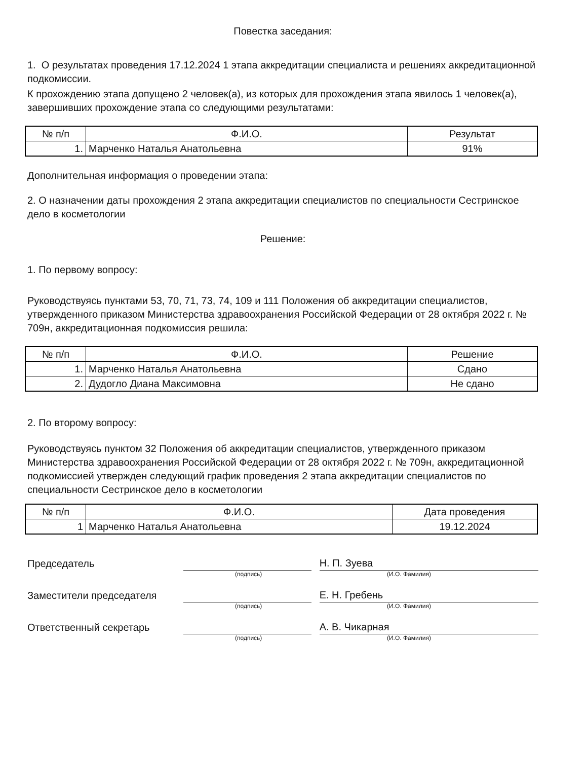Повестка заседания:
1. О результатах проведения 17.12.2024 1 этапа аккредитации специалиста и решениях аккредитационной подкомиссии.
К прохождению этапа допущено 2 человек(а), из которых для прохождения этапа явилось 1 человек(а), завершивших прохождение этапа со следующими результатами:
| № п/п | Ф.И.О. | Результат |
| --- | --- | --- |
| 1. | Марченко Наталья Анатольевна | 91% |
Дополнительная информация о проведении этапа:
2. О назначении даты прохождения 2 этапа аккредитации специалистов по специальности Сестринское дело в косметологии
Решение:
1. По первому вопросу:
Руководствуясь пунктами 53, 70, 71, 73, 74, 109 и 111 Положения об аккредитации специалистов, утвержденного приказом Министерства здравоохранения Российской Федерации от 28 октября 2022 г. № 709н, аккредитационная подкомиссия решила:
| № п/п | Ф.И.О. | Решение |
| --- | --- | --- |
| 1. | Марченко Наталья Анатольевна | Сдано |
| 2. | Дудогло Диана Максимовна | Не сдано |
2. По второму вопросу:
Руководствуясь пунктом 32 Положения об аккредитации специалистов, утвержденного приказом Министерства здравоохранения Российской Федерации от 28 октября 2022 г. № 709н, аккредитационной подкомиссией утвержден следующий график проведения 2 этапа аккредитации специалистов по специальности Сестринское дело в косметологии
| № п/п | Ф.И.О. | Дата проведения |
| --- | --- | --- |
| 1 | Марченко Наталья Анатольевна | 19.12.2024 |
Председатель
Н. П. Зуева
(подпись) (И.О. Фамилия)
Заместители председателя
Е. Н. Гребень
(подпись) (И.О. Фамилия)
Ответственный секретарь
А. В. Чикарная
(подпись) (И.О. Фамилия)